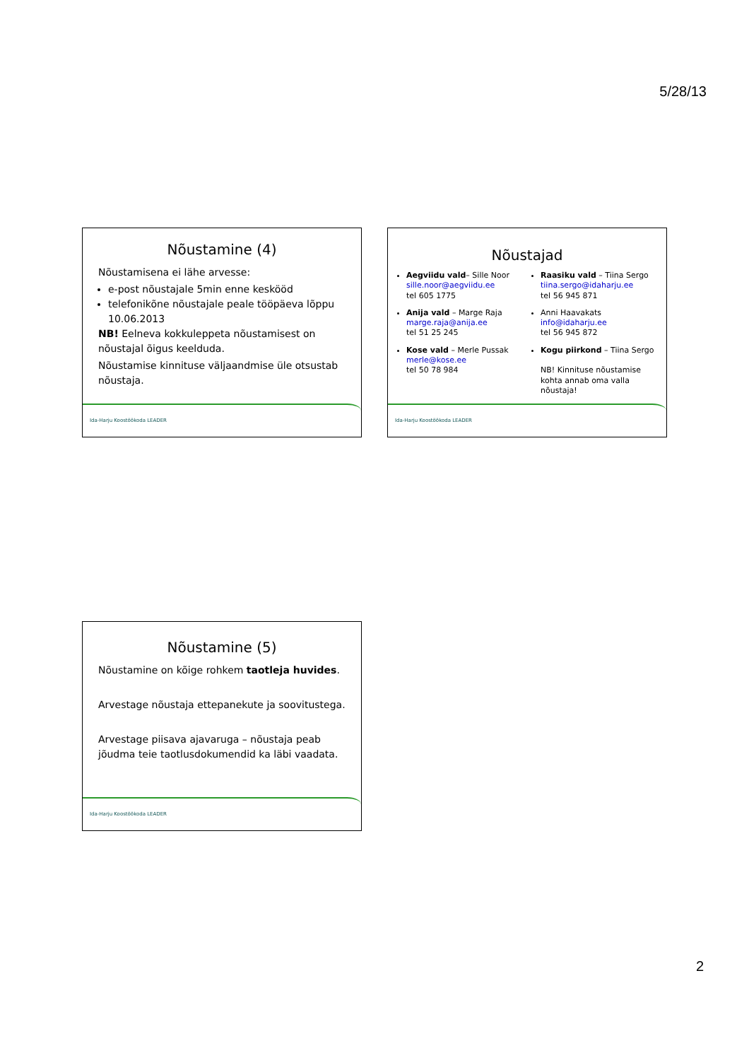5/28/13
Nõustamine (4)
Nõustamisena ei lähe arvesse:
e-post nõustajale 5min enne keskööd
telefonikõne nõustajale peale tööpäeva lõppu 10.06.2013
NB! Eelneva kokkuleppeta nõustamisest on nõustajal õigus keelduda.
Nõustamise kinnituse väljaandmise üle otsustab nõustaja.
Ida-Harju Koostöökoda LEADER
Nõustajad
Aegviidu vald– Sille Noor
sille.noor@aegviidu.ee
tel 605 1775
Anija vald – Marge Raja
marge.raja@anija.ee
tel 51 25 245
Kose vald – Merle Pussak
merle@kose.ee
tel 50 78 984
Raasiku vald – Tiina Sergo
tiina.sergo@idaharju.ee
tel 56 945 871
Anni Haavakats
info@idaharju.ee
tel 56 945 872
Kogu piirkond – Tiina Sergo
NB! Kinnituse nõustamise kohta annab oma valla nõustaja!
Ida-Harju Koostöökoda LEADER
Nõustamine (5)
Nõustamine on kõige rohkem taotleja huvides.
Arvestage nõustaja ettepanekute ja soovitustega.
Arvestage piisava ajavaruga – nõustaja peab jõudma teie taotlusdokumendid ka läbi vaadata.
Ida-Harju Koostöökoda LEADER
2